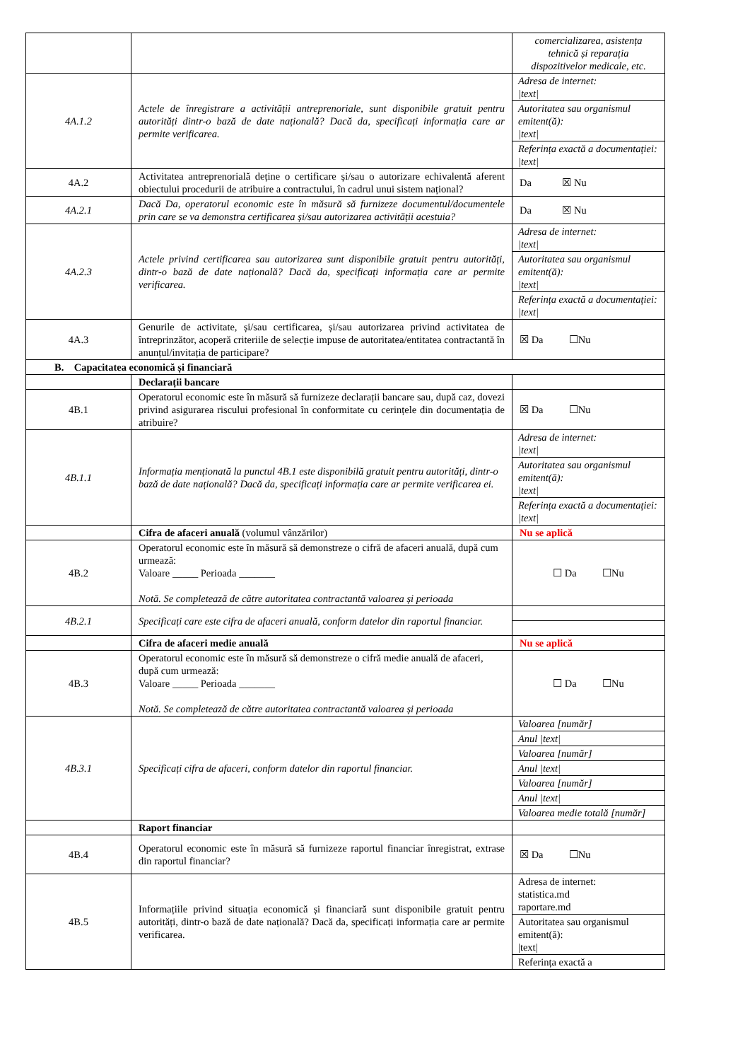| | | comercializarea, asistența tehnică și reparația dispozitivelor medicale, etc. |
| 4A.1.2 | Actele de înregistrare a activității antreprenoriale, sunt disponibile gratuit pentru autorități dintr-o bază de date națională? Dacă da, specificați informația care ar permite verificarea. | Adresa de internet: /text/ Autoritatea sau organismul emitent(ă): /text/ Referința exactă a documentației: /text/ |
| 4A.2 | Activitatea antreprenorială deține o certificare și/sau o autorizare echivalentă aferent obiectului procedurii de atribuire a contractului, în cadrul unui sistem național? | Da ☒ Nu |
| 4A.2.1 | Dacă Da, operatorul economic este în măsură să furnizeze documentul/documentele prin care se va demonstra certificarea și/sau autorizarea activității acestuia? | Da ☒ Nu |
| 4A.2.3 | Actele privind certificarea sau autorizarea sunt disponibile gratuit pentru autorități, dintr-o bază de date națională? Dacă da, specificați informația care ar permite verificarea. | Adresa de internet: /text/ Autoritatea sau organismul emitent(ă): /text/ Referința exactă a documentației: /text/ |
| 4A.3 | Genurile de activitate, și/sau certificarea, și/sau autorizarea privind activitatea de întreprinzător, acoperă criteriile de selecție impuse de autoritatea/entitatea contractantă în anunțul/invitația de participare? | ☒ Da ☐Nu |
| B. Capacitatea economică și financiară | | |
| | Declarații bancare | |
| 4B.1 | Operatorul economic este în măsură să furnizeze declarații bancare sau, după caz, dovezi privind asigurarea riscului profesional în conformitate cu cerințele din documentația de atribuire? | ☒ Da ☐Nu |
| 4B.1.1 | Informația menționată la punctul 4B.1 este disponibilă gratuit pentru autorități, dintr-o bază de date națională? Dacă da, specificați informația care ar permite verificarea ei. | Adresa de internet: /text/ Autoritatea sau organismul emitent(ă): /text/ Referința exactă a documentației: /text/ |
| | Cifra de afaceri anuală (volumul vânzărilor) | Nu se aplică |
| 4B.2 | Operatorul economic este în măsură să demonstreze o cifră de afaceri anuală, după cum urmează: Valoare _____ Perioada _______ Notă. Se completează de către autoritatea contractantă valoarea și perioada | ☐ Da ☐Nu |
| 4B.2.1 | Specificați care este cifra de afaceri anuală, conform datelor din raportul financiar. | |
| | Cifra de afaceri medie anuală | Nu se aplică |
| 4B.3 | Operatorul economic este în măsură să demonstreze o cifră medie anuală de afaceri, după cum urmează: Valoare _____ Perioada _______ Notă. Se completează de către autoritatea contractantă valoarea și perioada | ☐ Da ☐Nu |
| 4B.3.1 | Specificați cifra de afaceri, conform datelor din raportul financiar. | Valoarea [număr] Anul /text/ Valoarea [număr] Anul /text/ Valoarea [număr] Anul /text/ Valoarea medie totală [număr] |
| | Raport financiar | |
| 4B.4 | Operatorul economic este în măsură să furnizeze raportul financiar înregistrat, extrase din raportul financiar? | ☒ Da ☐Nu |
| 4B.5 | Informațiile privind situația economică și financiară sunt disponibile gratuit pentru autorități, dintr-o bază de date națională? Dacă da, specificați informația care ar permite verificarea. | Adresa de internet: statistica.md raportare.md Autoritatea sau organismul emitent(ă): /text/ Referința exactă a |